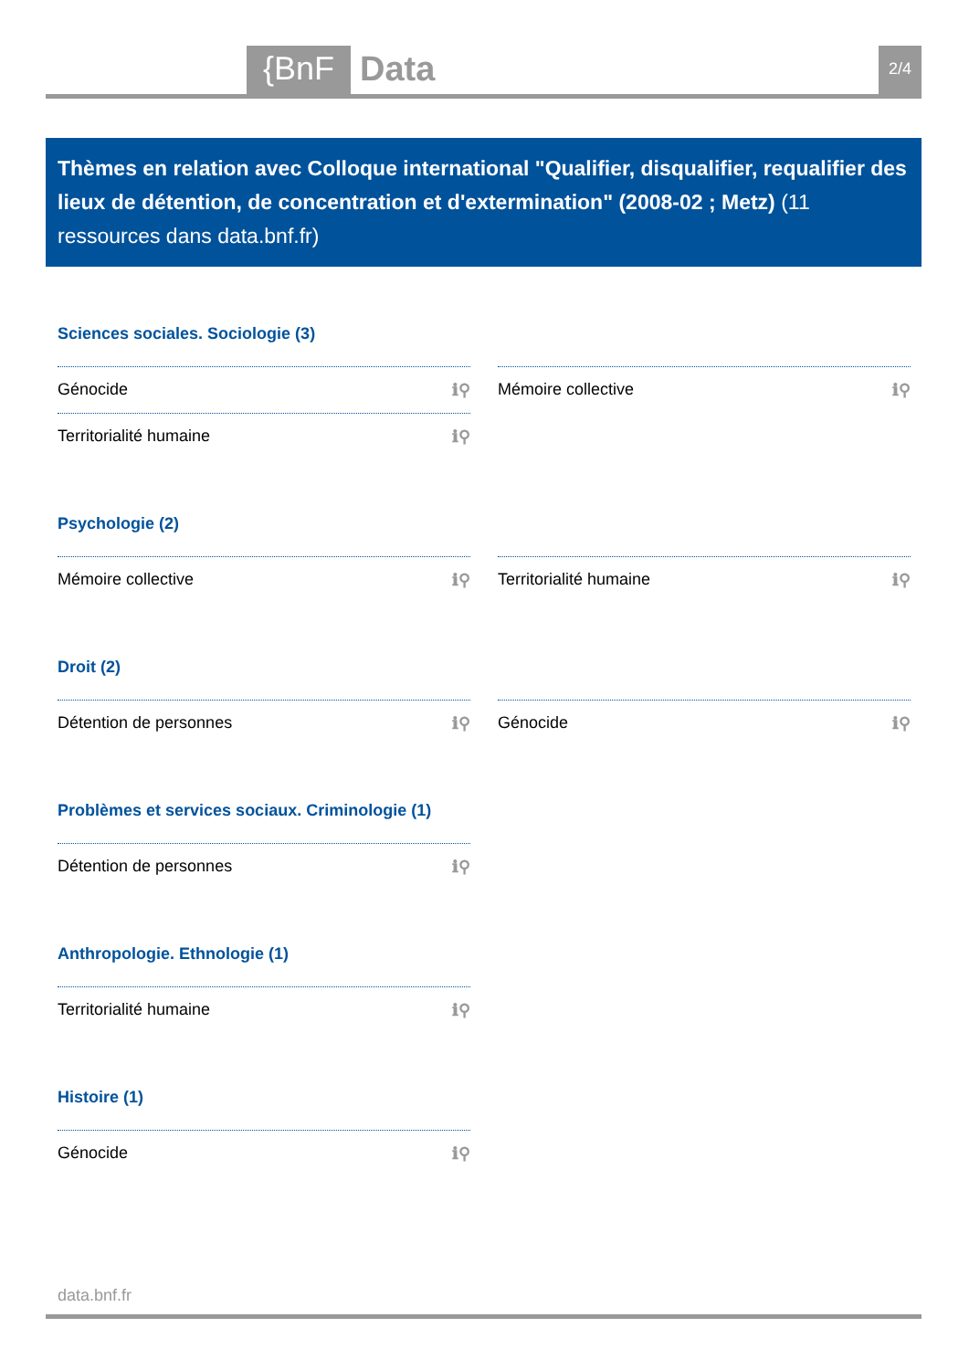{BnF Data 2/4
Thèmes en relation avec Colloque international "Qualifier, disqualifier, requalifier des lieux de détention, de concentration et d'extermination" (2008-02 ; Metz) (11 ressources dans data.bnf.fr)
Sciences sociales. Sociologie (3)
Génocide ℹ⚲
Mémoire collective ℹ⚲
Territorialité humaine ℹ⚲
Psychologie (2)
Mémoire collective ℹ⚲
Territorialité humaine ℹ⚲
Droit (2)
Détention de personnes ℹ⚲
Génocide ℹ⚲
Problèmes et services sociaux. Criminologie (1)
Détention de personnes ℹ⚲
Anthropologie. Ethnologie (1)
Territorialité humaine ℹ⚲
Histoire (1)
Génocide ℹ⚲
data.bnf.fr